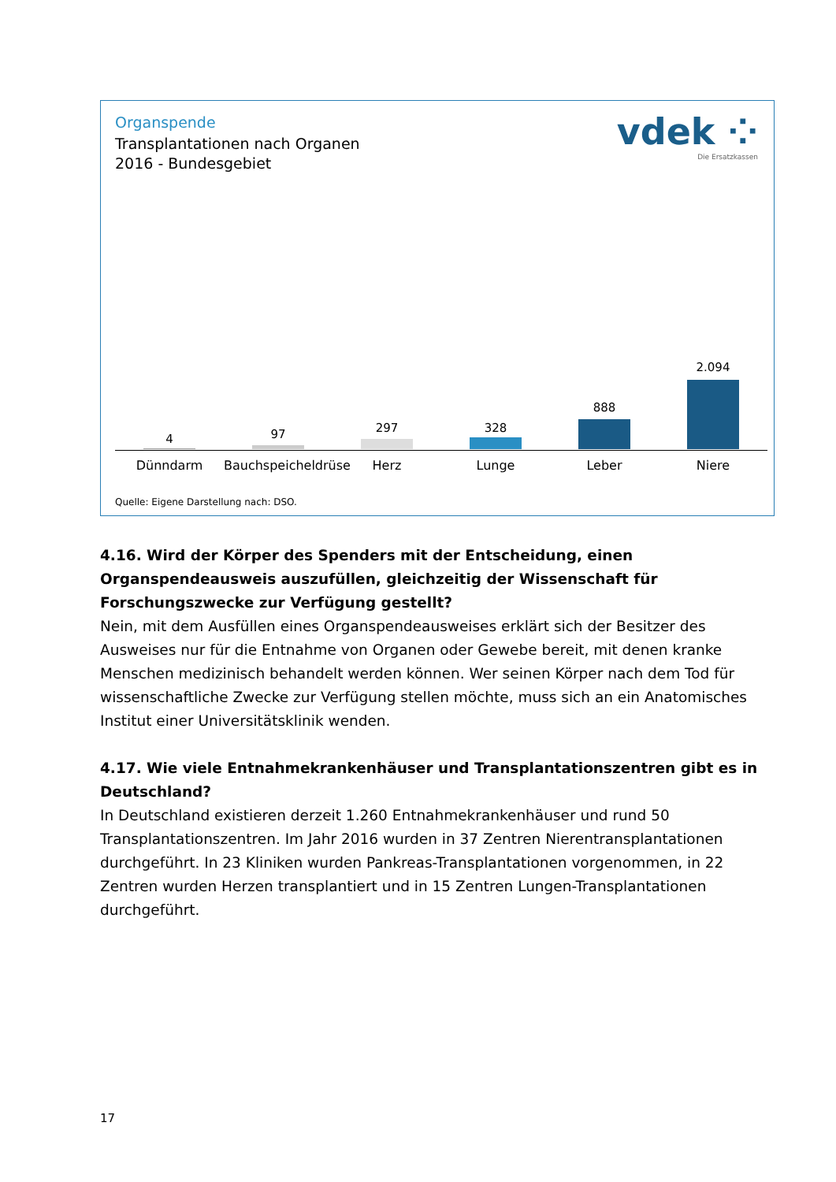Organspende
Transplantationen nach Organen
2016 - Bundesgebiet
vdek ⁘
Die Ersatzkassen
4 97 297 328
888
2.094
Dünndarm
Bauchspeicheldrüse
Herz Lunge Leber Niere
Quelle: Eigene Darstellung nach: DSO.
4.16. Wird der Körper des Spenders mit der Entscheidung, einen Organspendeausweis auszufüllen, gleichzeitig der Wissenschaft für Forschungszwecke zur Verfügung gestellt?
Nein, mit dem Ausfüllen eines Organspendeausweises erklärt sich der Besitzer des Ausweises nur für die Entnahme von Organen oder Gewebe bereit, mit denen kranke Menschen medizinisch behandelt werden können. Wer seinen Körper nach dem Tod für wissenschaftliche Zwecke zur Verfügung stellen möchte, muss sich an ein Anatomisches Institut einer Universitätsklinik wenden.
4.17. Wie viele Entnahmekrankenhäuser und Transplantationszentren gibt es in Deutschland?
In Deutschland existieren derzeit 1.260 Entnahmekrankenhäuser und rund 50 Transplantationszentren. Im Jahr 2016 wurden in 37 Zentren Nierentransplantationen durchgeführt. In 23 Kliniken wurden Pankreas-Transplantationen vorgenommen, in 22 Zentren wurden Herzen transplantiert und in 15 Zentren Lungen-Transplantationen durchgeführt.
17